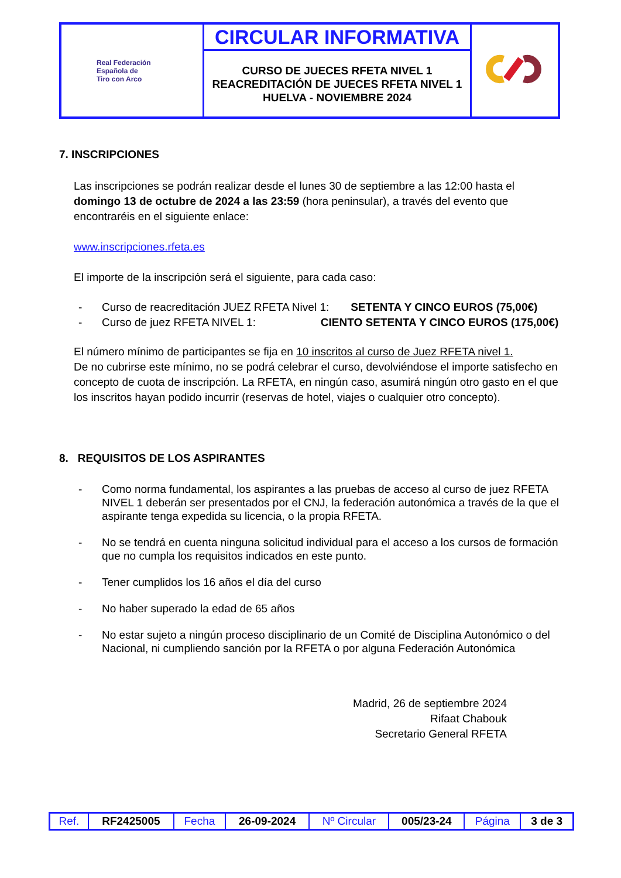| Real Federación Española de Tiro con Arco | CIRCULAR INFORMATIVA | |
| | CURSO DE JUECES RFETA NIVEL 1 REACREDITACIÓN DE JUECES RFETA NIVEL 1 HUELVA - NOVIEMBRE 2024 | |
7. INSCRIPCIONES
Las inscripciones se podrán realizar desde el lunes 30 de septiembre a las 12:00 hasta el domingo 13 de octubre de 2024 a las 23:59 (hora peninsular), a través del evento que encontraréis en el siguiente enlace:
www.inscripciones.rfeta.es
El importe de la inscripción será el siguiente, para cada caso:
- Curso de reacreditación JUEZ RFETA Nivel 1: SETENTA Y CINCO EUROS (75,00€)
- Curso de juez RFETA NIVEL 1: CIENTO SETENTA Y CINCO EUROS (175,00€)
El número mínimo de participantes se fija en 10 inscritos al curso de Juez RFETA nivel 1.
De no cubrirse este mínimo, no se podrá celebrar el curso, devolviéndose el importe satisfecho en concepto de cuota de inscripción. La RFETA, en ningún caso, asumirá ningún otro gasto en el que los inscritos hayan podido incurrir (reservas de hotel, viajes o cualquier otro concepto).
8. REQUISITOS DE LOS ASPIRANTES
- Como norma fundamental, los aspirantes a las pruebas de acceso al curso de juez RFETA NIVEL 1 deberán ser presentados por el CNJ, la federación autonómica a través de la que el aspirante tenga expedida su licencia, o la propia RFETA.
- No se tendrá en cuenta ninguna solicitud individual para el acceso a los cursos de formación que no cumpla los requisitos indicados en este punto.
- Tener cumplidos los 16 años el día del curso
- No haber superado la edad de 65 años
- No estar sujeto a ningún proceso disciplinario de un Comité de Disciplina Autonómico o del Nacional, ni cumpliendo sanción por la RFETA o por alguna Federación Autonómica
Madrid, 26 de septiembre 2024
Rifaat Chabouk
Secretario General RFETA
| Ref. | RF2425005 | Fecha | 26-09-2024 | Nº Circular | 005/23-24 | Página | 3 de 3 |